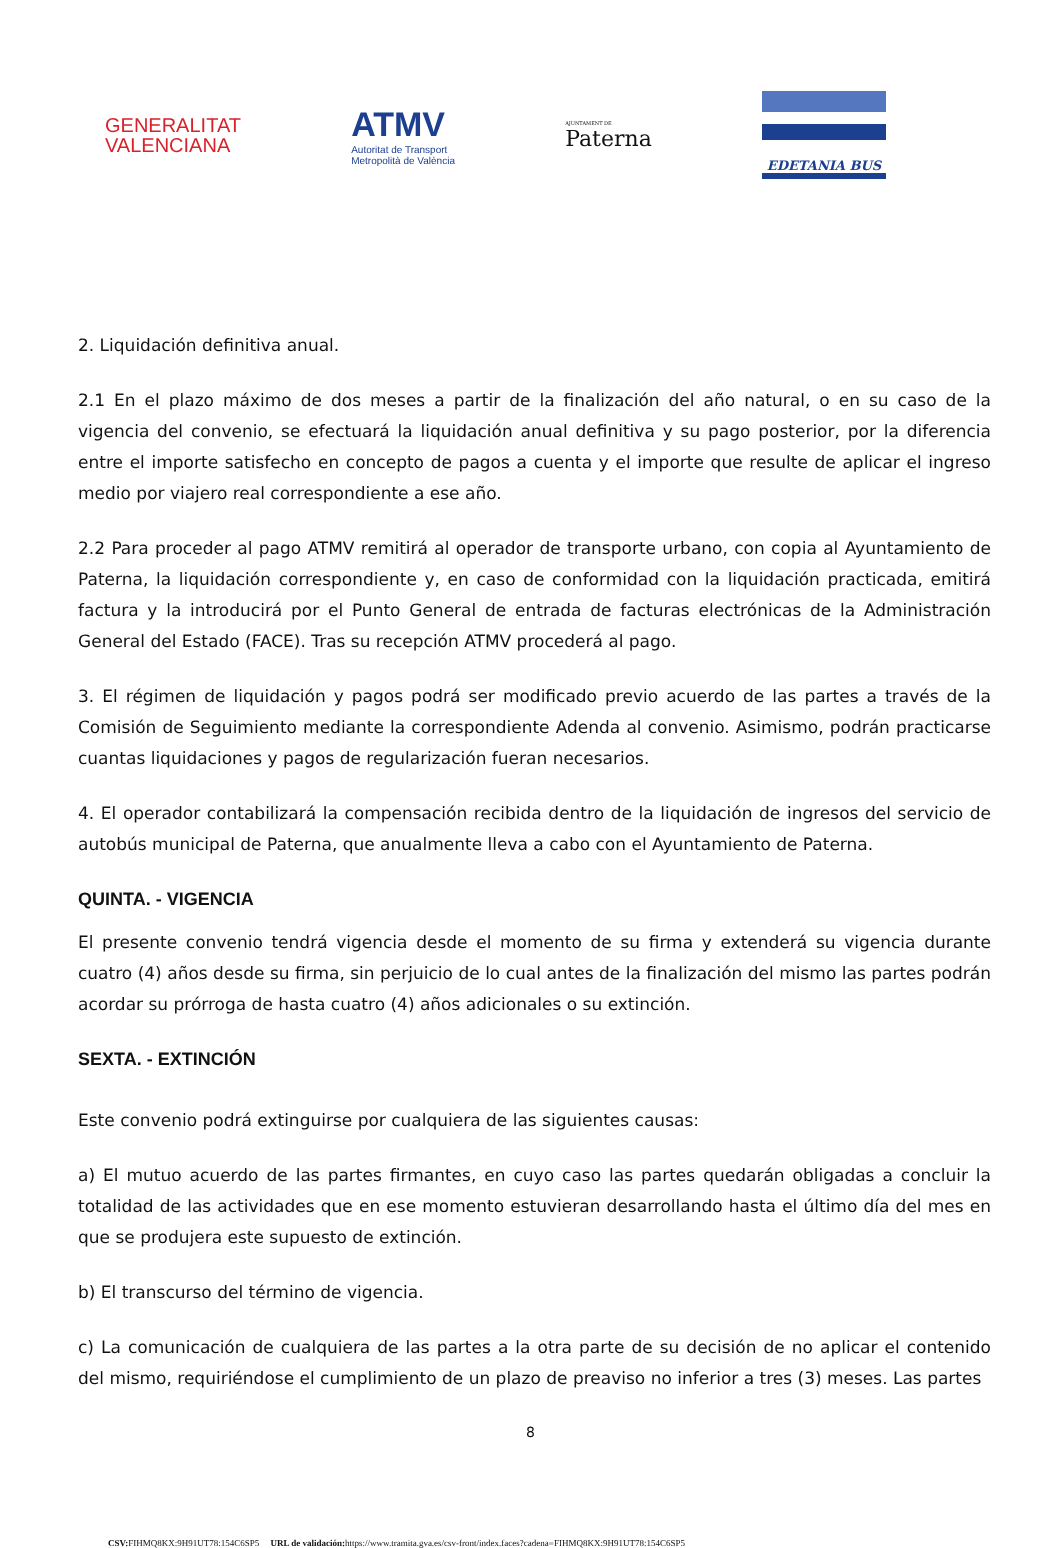GENERALITAT
VALENCIANA
ATMV
Autoritat de Transport
Metropolità de València
AJUNTAMENT DE
Paterna
EDETANIA BUS
2. Liquidación definitiva anual.
2.1 En el plazo máximo de dos meses a partir de la finalización del año natural, o en su caso de la vigencia del convenio, se efectuará la liquidación anual definitiva y su pago posterior, por la diferencia entre el importe satisfecho en concepto de pagos a cuenta y el importe que resulte de aplicar el ingreso medio por viajero real correspondiente a ese año.
2.2 Para proceder al pago ATMV remitirá al operador de transporte urbano, con copia al Ayuntamiento de Paterna, la liquidación correspondiente y, en caso de conformidad con la liquidación practicada, emitirá factura y la introducirá por el Punto General de entrada de facturas electrónicas de la Administración General del Estado (FACE). Tras su recepción ATMV procederá al pago.
3. El régimen de liquidación y pagos podrá ser modificado previo acuerdo de las partes a través de la Comisión de Seguimiento mediante la correspondiente Adenda al convenio. Asimismo, podrán practicarse cuantas liquidaciones y pagos de regularización fueran necesarios.
4. El operador contabilizará la compensación recibida dentro de la liquidación de ingresos del servicio de autobús municipal de Paterna, que anualmente lleva a cabo con el Ayuntamiento de Paterna.
QUINTA. - VIGENCIA
El presente convenio tendrá vigencia desde el momento de su firma y extenderá su vigencia durante cuatro (4) años desde su firma, sin perjuicio de lo cual antes de la finalización del mismo las partes podrán acordar su prórroga de hasta cuatro (4) años adicionales o su extinción.
SEXTA. - EXTINCIÓN
Este convenio podrá extinguirse por cualquiera de las siguientes causas:
a) El mutuo acuerdo de las partes firmantes, en cuyo caso las partes quedarán obligadas a concluir la totalidad de las actividades que en ese momento estuvieran desarrollando hasta el último día del mes en que se produjera este supuesto de extinción.
b) El transcurso del término de vigencia.
c) La comunicación de cualquiera de las partes a la otra parte de su decisión de no aplicar el contenido del mismo, requiriéndose el cumplimiento de un plazo de preaviso no inferior a tres (3) meses. Las partes
8
CSV: FIHMQ8KX:9H91UT78:154C6SP5 URL de validación: https://www.tramita.gva.es/csv-front/index.faces?cadena=FIHMQ8KX:9H91UT78:154C6SP5